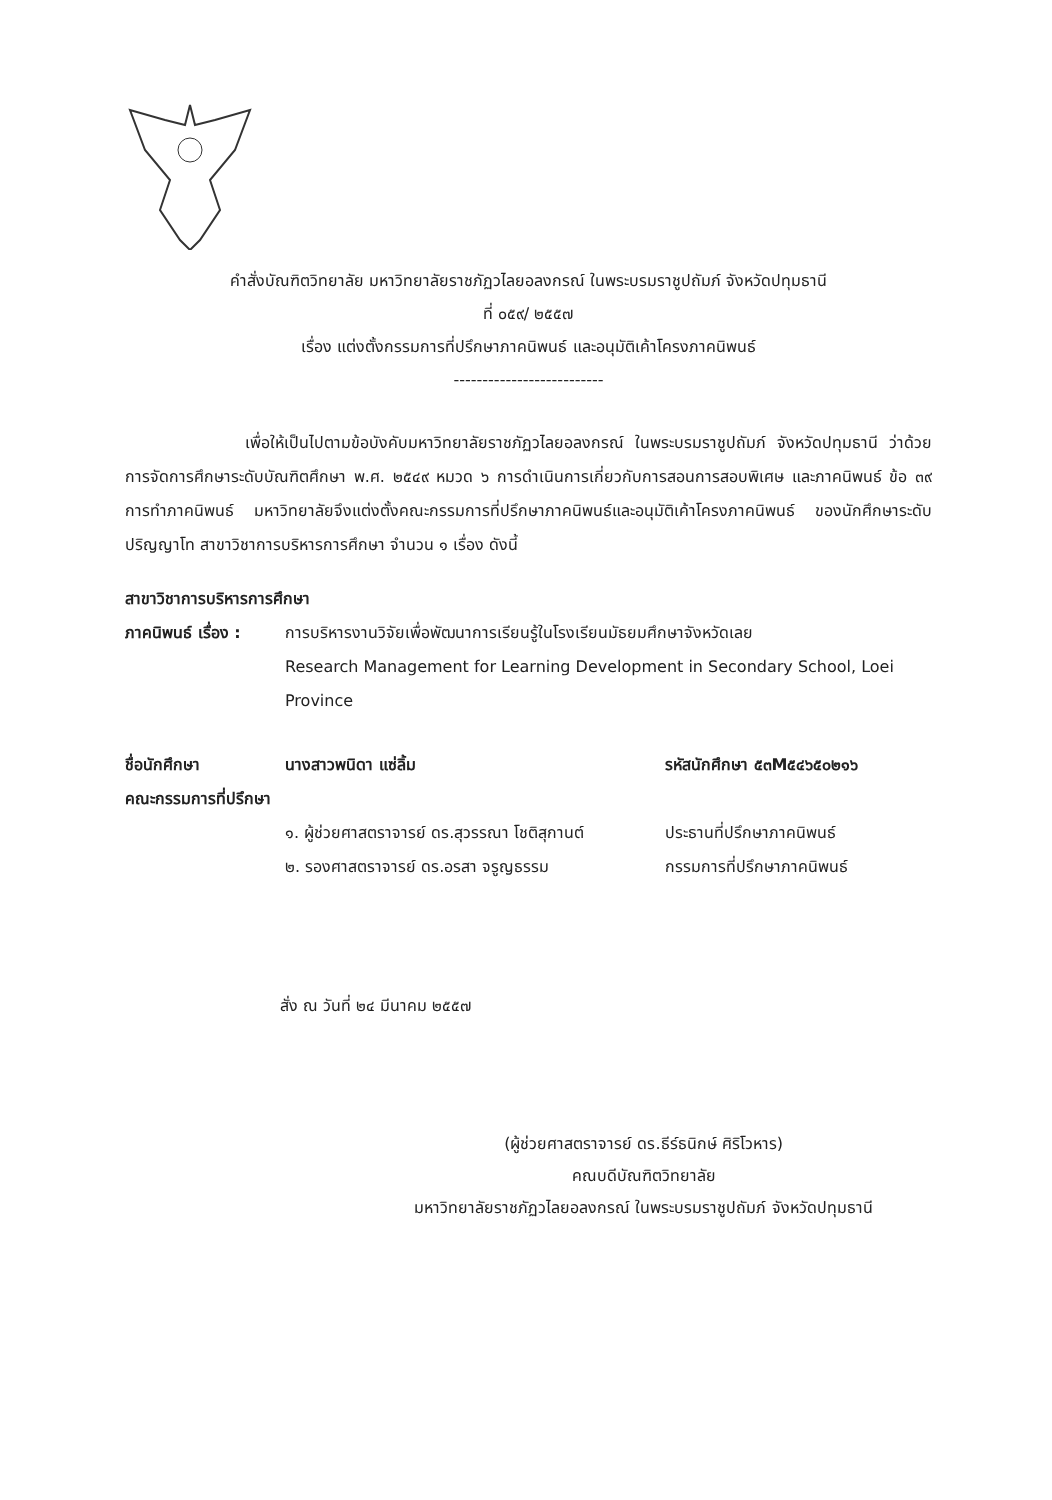คำสั่งบัณฑิตวิทยาลัย มหาวิทยาลัยราชภัฏวไลยอลงกรณ์ ในพระบรมราชูปถัมภ์ จังหวัดปทุมธานี
ที่ ๐๕๙/ ๒๕๕๗
เรื่อง แต่งตั้งกรรมการที่ปรึกษาภาคนิพนธ์ และอนุมัติเค้าโครงภาคนิพนธ์
--------------------------
เพื่อให้เป็นไปตามข้อบังคับมหาวิทยาลัยราชภัฏวไลยอลงกรณ์ ในพระบรมราชูปถัมภ์ จังหวัดปทุมธานี ว่าด้วยการจัดการศึกษาระดับบัณฑิตศึกษา พ.ศ. ๒๕๔๙ หมวด ๖ การดำเนินการเกี่ยวกับการสอนการสอบพิเศษ และภาคนิพนธ์ ข้อ ๓๙ การทำภาคนิพนธ์ มหาวิทยาลัยจึงแต่งตั้งคณะกรรมการที่ปรึกษาภาคนิพนธ์และอนุมัติเค้าโครงภาคนิพนธ์ ของนักศึกษาระดับปริญญาโท สาขาวิชาการบริหารการศึกษา จำนวน ๑ เรื่อง ดังนี้
สาขาวิชาการบริหารการศึกษา
ภาคนิพนธ์ เรื่อง :
การบริหารงานวิจัยเพื่อพัฒนาการเรียนรู้ในโรงเรียนมัธยมศึกษาจังหวัดเลย
Research Management for Learning Development in Secondary School, Loei Province
ชื่อนักศึกษา นางสาวพนิดา แซ่ลิ้ม รหัสนักศึกษา ๕๓M๕๔๖๕๐๒๑๖
คณะกรรมการที่ปรึกษา
๑. ผู้ช่วยศาสตราจารย์ ดร.สุวรรณา โชติสุกานต์
ประธานที่ปรึกษาภาคนิพนธ์
๒. รองศาสตราจารย์ ดร.อรสา จรูญธรรม กรรมการที่ปรึกษาภาคนิพนธ์
สั่ง ณ วันที่ ๒๔ มีนาคม ๒๕๕๗
(ผู้ช่วยศาสตราจารย์ ดร.ธีร์ธนิกษ์ ศิริโวหาร)
คณบดีบัณฑิตวิทยาลัย
มหาวิทยาลัยราชภัฏวไลยอลงกรณ์ ในพระบรมราชูปถัมภ์ จังหวัดปทุมธานี